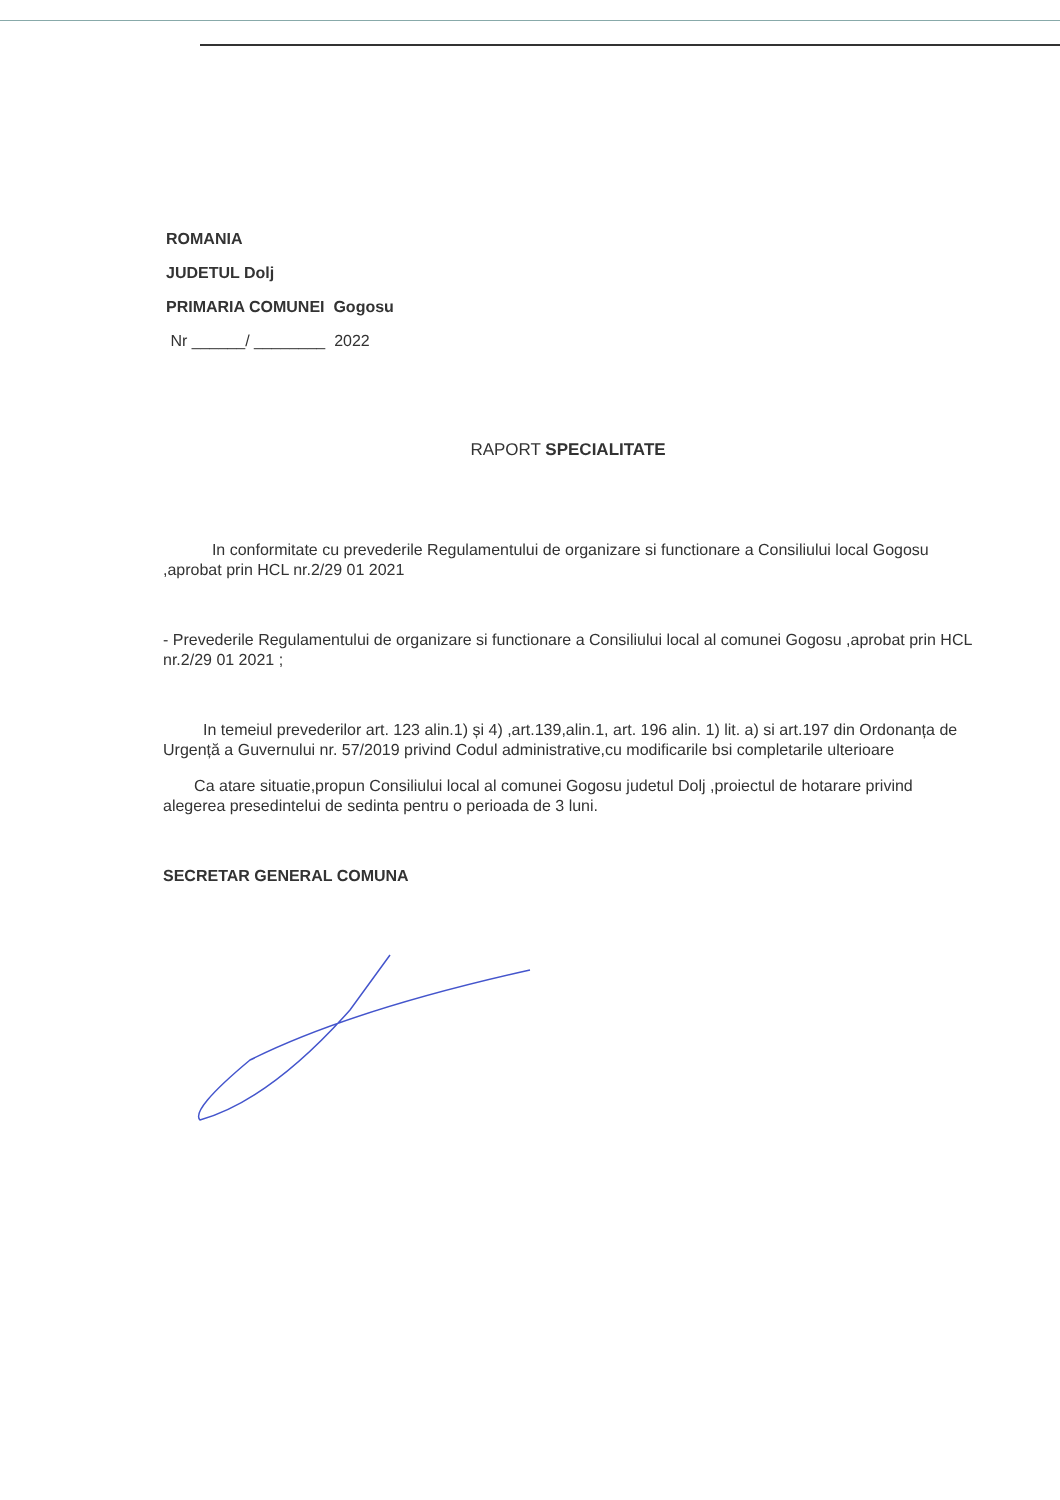ROMANIA
JUDETUL Dolj
PRIMARIA COMUNEI Gogosu
Nr ______/ ________ 2022
RAPORT SPECIALITATE
In conformitate cu prevederile Regulamentului de organizare si functionare a Consiliului local Gogosu ,aprobat prin HCL nr.2/29 01 2021
- Prevederile Regulamentului de organizare si functionare a Consiliului local al comunei Gogosu ,aprobat prin HCL nr.2/29 01 2021 ;
In temeiul prevederilor art. 123 alin.1) și 4) ,art.139,alin.1, art. 196 alin. 1) lit. a) si art.197 din Ordonanța de Urgență a Guvernului nr. 57/2019 privind Codul administrative,cu modificarile bsi completarile ulterioare
Ca atare situatie,propun Consiliului local al comunei Gogosu judetul Dolj ,proiectul de hotarare privind alegerea presedintelui de sedinta pentru o perioada de 3 luni.
SECRETAR GENERAL COMUNA